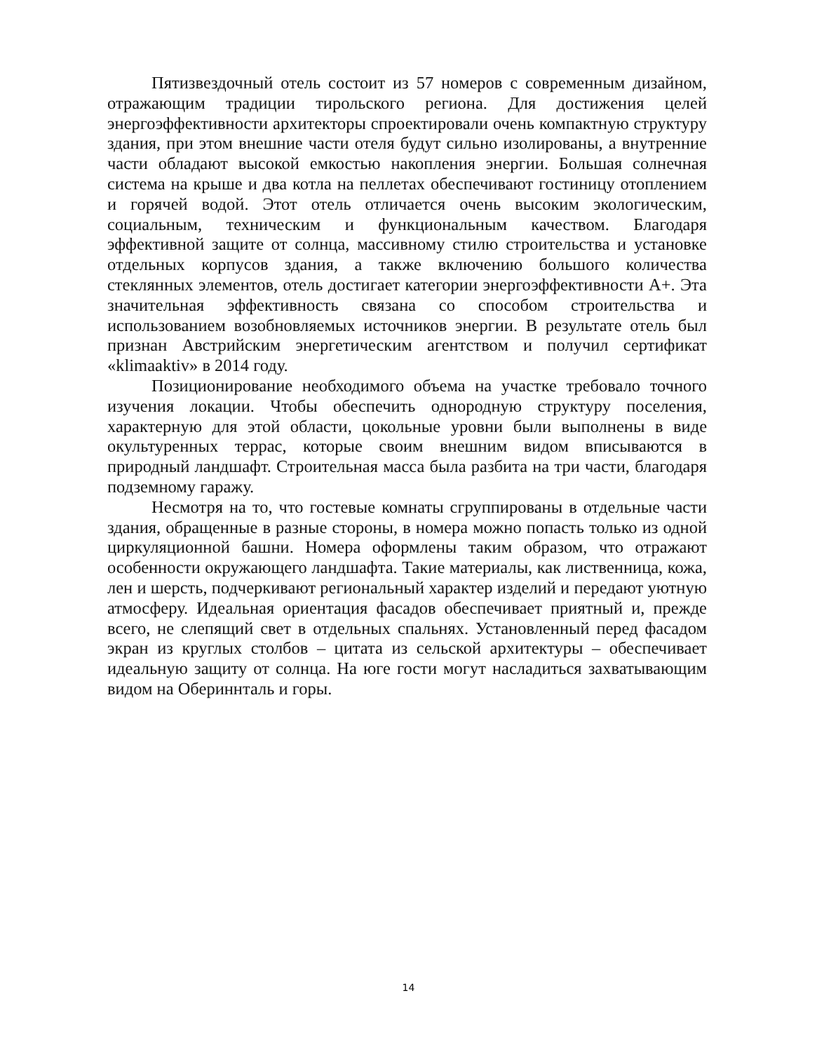Пятизвездочный отель состоит из 57 номеров с современным дизайном, отражающим традиции тирольского региона. Для достижения целей энергоэффективности архитекторы спроектировали очень компактную структуру здания, при этом внешние части отеля будут сильно изолированы, а внутренние части обладают высокой емкостью накопления энергии. Большая солнечная система на крыше и два котла на пеллетах обеспечивают гостиницу отоплением и горячей водой. Этот отель отличается очень высоким экологическим, социальным, техническим и функциональным качеством. Благодаря эффективной защите от солнца, массивному стилю строительства и установке отдельных корпусов здания, а также включению большого количества стеклянных элементов, отель достигает категории энергоэффективности A+. Эта значительная эффективность связана со способом строительства и использованием возобновляемых источников энергии. В результате отель был признан Австрийским энергетическим агентством и получил сертификат «klimaaktiv» в 2014 году.
Позиционирование необходимого объема на участке требовало точного изучения локации. Чтобы обеспечить однородную структуру поселения, характерную для этой области, цокольные уровни были выполнены в виде окультуренных террас, которые своим внешним видом вписываются в природный ландшафт. Строительная масса была разбита на три части, благодаря подземному гаражу.
Несмотря на то, что гостевые комнаты сгруппированы в отдельные части здания, обращенные в разные стороны, в номера можно попасть только из одной циркуляционной башни. Номера оформлены таким образом, что отражают особенности окружающего ландшафта. Такие материалы, как лиственница, кожа, лен и шерсть, подчеркивают региональный характер изделий и передают уютную атмосферу. Идеальная ориентация фасадов обеспечивает приятный и, прежде всего, не слепящий свет в отдельных спальнях. Установленный перед фасадом экран из круглых столбов – цитата из сельской архитектуры – обеспечивает идеальную защиту от солнца. На юге гости могут насладиться захватывающим видом на Обериннталь и горы.
14